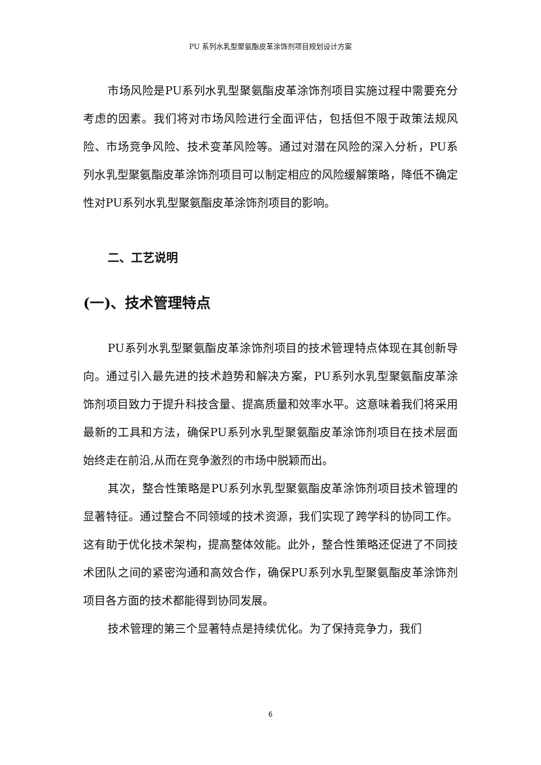PU 系列水乳型聚氨酯皮革涂饰剂项目规划设计方案
市场风险是PU系列水乳型聚氨酯皮革涂饰剂项目实施过程中需要充分考虑的因素。我们将对市场风险进行全面评估，包括但不限于政策法规风险、市场竞争风险、技术变革风险等。通过对潜在风险的深入分析，PU系列水乳型聚氨酯皮革涂饰剂项目可以制定相应的风险缓解策略，降低不确定性对PU系列水乳型聚氨酯皮革涂饰剂项目的影响。
二、工艺说明
(一)、技术管理特点
PU系列水乳型聚氨酯皮革涂饰剂项目的技术管理特点体现在其创新导向。通过引入最先进的技术趋势和解决方案，PU系列水乳型聚氨酯皮革涂饰剂项目致力于提升科技含量、提高质量和效率水平。这意味着我们将采用最新的工具和方法，确保PU系列水乳型聚氨酯皮革涂饰剂项目在技术层面始终走在前沿,从而在竞争激烈的市场中脱颖而出。
其次，整合性策略是PU系列水乳型聚氨酯皮革涂饰剂项目技术管理的显著特征。通过整合不同领域的技术资源，我们实现了跨学科的协同工作。这有助于优化技术架构，提高整体效能。此外，整合性策略还促进了不同技术团队之间的紧密沟通和高效合作，确保PU系列水乳型聚氨酯皮革涂饰剂项目各方面的技术都能得到协同发展。
技术管理的第三个显著特点是持续优化。为了保持竞争力，我们
6